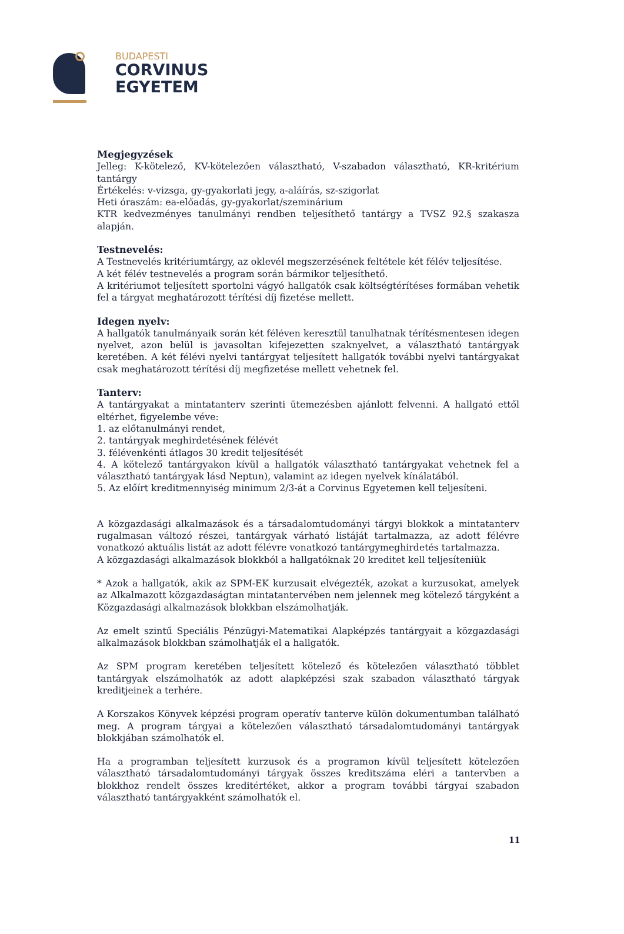BUDAPESTI
CORVINUS
EGYETEM
Megjegyzések
Jelleg: K-kötelező, KV-kötelezően választható, V-szabadon választható, KR-kritérium tantárgy
Értékelés: v-vizsga, gy-gyakorlati jegy, a-aláírás, sz-szigorlat
Heti óraszám: ea-előadás, gy-gyakorlat/szeminárium
KTR kedvezményes tanulmányi rendben teljesíthető tantárgy a TVSZ 92.§ szakasza alapján.
Testnevelés:
A Testnevelés kritériumtárgy, az oklevél megszerzésének feltétele két félév teljesítése.
A két félév testnevelés a program során bármikor teljesíthető.
A kritériumot teljesített sportolni vágyó hallgatók csak költségtérítéses formában vehetik fel a tárgyat meghatározott térítési díj fizetése mellett.
Idegen nyelv:
A hallgatók tanulmányaik során két féléven keresztül tanulhatnak térítésmentesen idegen nyelvet, azon belül is javasoltan kifejezetten szaknyelvet, a választható tantárgyak keretében. A két félévi nyelvi tantárgyat teljesített hallgatók további nyelvi tantárgyakat csak meghatározott térítési díj megfizetése mellett vehetnek fel.
Tanterv:
A tantárgyakat a mintatanterv szerinti ütemezésben ajánlott felvenni. A hallgató ettől eltérhet, figyelembe véve:
1. az előtanulmányi rendet,
2. tantárgyak meghirdetésének félévét
3. félévenkénti átlagos 30 kredit teljesítését
4. A kötelező tantárgyakon kívül a hallgatók választható tantárgyakat vehetnek fel a választható tantárgyak lásd Neptun), valamint az idegen nyelvek kínálatából.
5. Az előírt kreditmennyiség minimum 2/3-át a Corvinus Egyetemen kell teljesíteni.
A közgazdasági alkalmazások és a társadalomtudományi tárgyi blokkok a mintatanterv rugalmasan változó részei, tantárgyak várható listáját tartalmazza, az adott félévre vonatkozó aktuális listát az adott félévre vonatkozó tantárgymeghirdetés tartalmazza.
A közgazdasági alkalmazások blokkból a hallgatóknak 20 kreditet kell teljesíteniük
* Azok a hallgatók, akik az SPM-EK kurzusait elvégezték, azokat a kurzusokat, amelyek az Alkalmazott közgazdaságtan mintatantervében nem jelennek meg kötelező tárgyként a Közgazdasági alkalmazások blokkban elszámolhatják.
Az emelt szintű Speciális Pénzügyi-Matematikai Alapképzés tantárgyait a közgazdasági alkalmazások blokkban számolhatják el a hallgatók.
Az SPM program keretében teljesített kötelező és kötelezően választható többlet tantárgyak elszámolhatók az adott alapképzési szak szabadon választható tárgyak kreditjeinek a terhére.
A Korszakos Könyvek képzési program operatív tanterve külön dokumentumban található meg. A program tárgyai a kötelezően választható társadalomtudományi tantárgyak blokkjában számolhatók el.
Ha a programban teljesített kurzusok és a programon kívül teljesített kötelezően választható társadalomtudományi tárgyak összes kreditszáma eléri a tantervben a blokkhoz rendelt összes kreditértéket, akkor a program további tárgyai szabadon választható tantárgyakként számolhatók el.
11